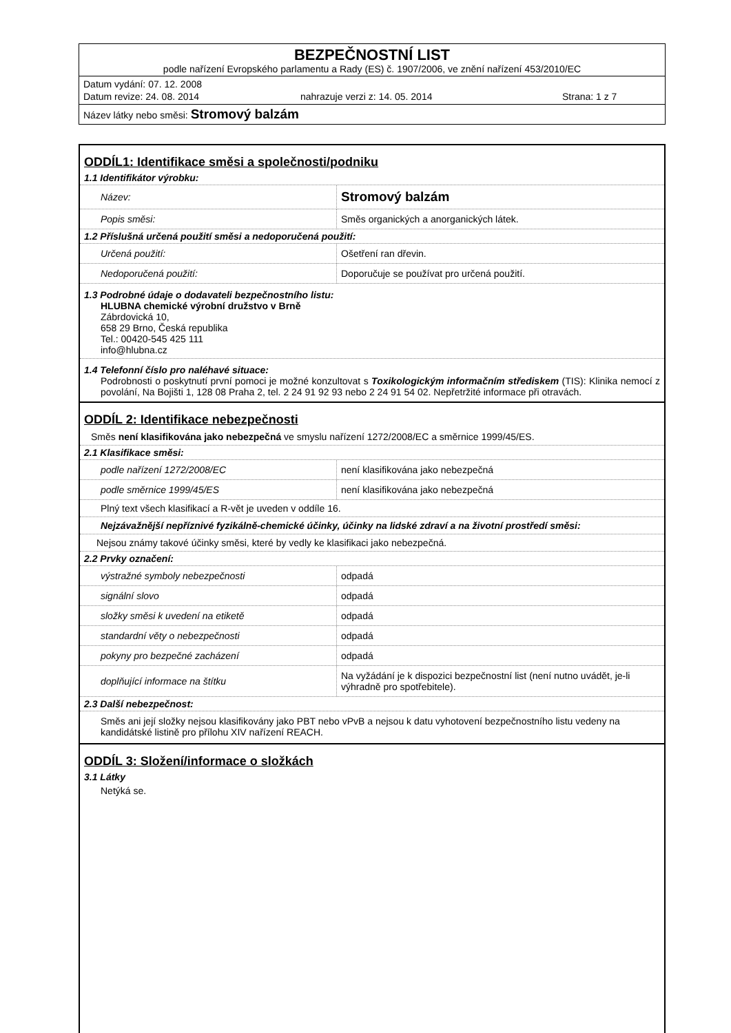BEZPEČNOSTNÍ LIST
podle nařízení Evropského parlamentu a Rady (ES) č. 1907/2006, ve znění nařízení 453/2010/EC
Datum vydání: 07. 12. 2008
Datum revize: 24. 08. 2014 nahrazuje verzi z: 14. 05. 2014 Strana: 1 z 7
Název látky nebo směsi: Stromový balzám
ODDÍL1: Identifikace směsi a společnosti/podniku
1.1 Identifikátor výrobku:
| Název: | Stromový balzám |
| Popis směsi: | Směs organických a anorganických látek. |
1.2 Příslušná určená použití směsi a nedoporučená použití:
| Určená použití: | Ošetření ran dřevin. |
| Nedoporučená použití: | Doporučuje se používat pro určená použití. |
1.3 Podrobné údaje o dodavateli bezpečnostního listu:
HLUBNA chemické výrobní družstvo v Brně
Zábrdovická 10,
658 29 Brno, Česká republika
Tel.: 00420-545 425 111
info@hlubna.cz
1.4 Telefonní číslo pro naléhavé situace:
Podrobnosti o poskytnutí první pomoci je možné konzultovat s Toxikologickým informačním střediskem (TIS): Klinika nemocí z povolání, Na Bojišti 1, 128 08 Praha 2, tel. 2 24 91 92 93 nebo 2 24 91 54 02. Nepřetržité informace při otravách.
ODDÍL 2: Identifikace nebezpečnosti
Směs není klasifikována jako nebezpečná ve smyslu nařízení 1272/2008/EC a směrnice 1999/45/ES.
2.1 Klasifikace směsi:
| podle nařízení 1272/2008/EC | není klasifikována jako nebezpečná |
| podle směrnice 1999/45/ES | není klasifikována jako nebezpečná |
Plný text všech klasifikací a R-vět je uveden v oddíle 16.
Nejzávažnější nepříznivé fyzikálně-chemické účinky, účinky na lidské zdraví a na životní prostředí směsi:
Nejsou známy takové účinky směsi, které by vedly ke klasifikaci jako nebezpečná.
2.2 Prvky označení:
| výstražné symboly nebezpečnosti | odpadá |
| signální slovo | odpadá |
| složky směsi k uvedení na etiketě | odpadá |
| standardní věty o nebezpečnosti | odpadá |
| pokyny pro bezpečné zacházení | odpadá |
| doplňující informace na štítku | Na vyžádání je k dispozici bezpečnostní list (není nutno uvádět, je-li výhradně pro spotřebitele). |
2.3 Další nebezpečnost:
Směs ani její složky nejsou klasifikovány jako PBT nebo vPvB a nejsou k datu vyhotovení bezpečnostního listu vedeny na kandidátské listině pro přílohu XIV nařízení REACH.
ODDÍL 3: Složení/informace o složkách
3.1 Látky
Netýká se.